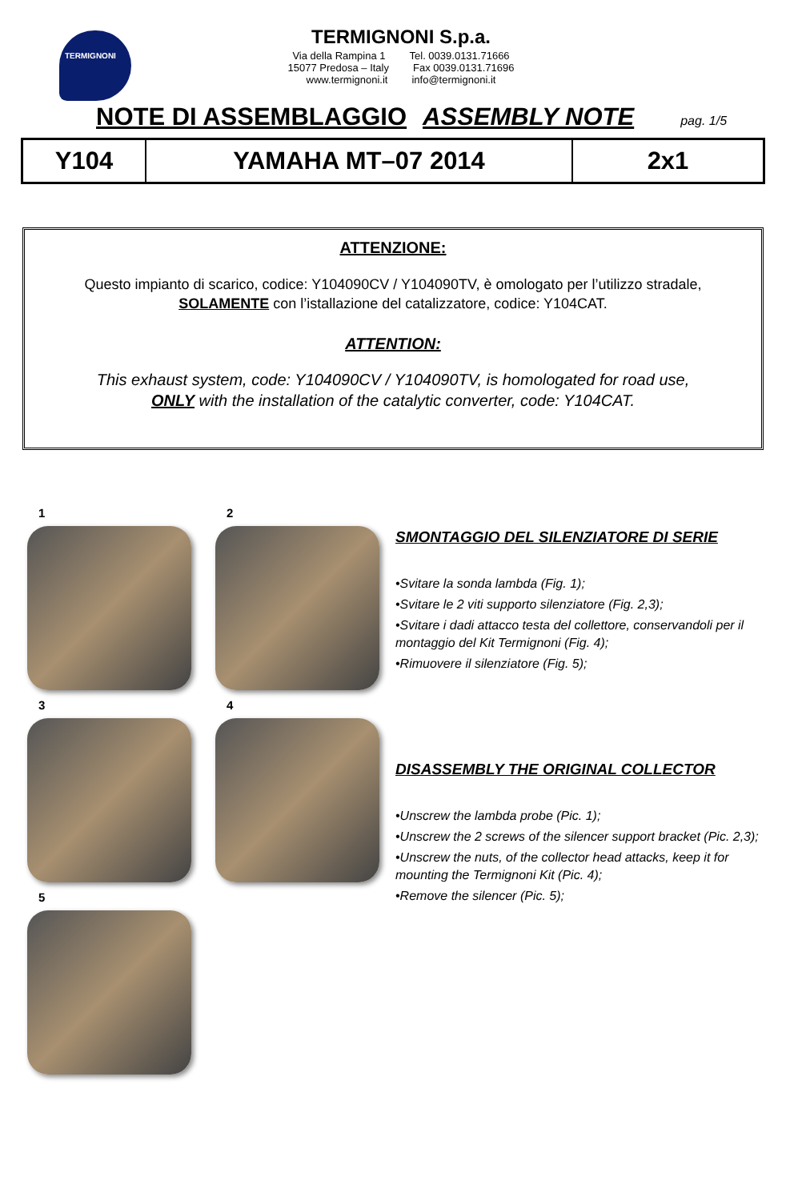TERMIGNONI
TERMIGNONI S.p.a.
Via della Rampina 1 Tel. 0039.0131.71666
15077 Predosa – Italy Fax 0039.0131.71696
www.termignoni.it info@termignoni.it
NOTE DI ASSEMBLAGGIO ASSEMBLY NOTE pag. 1/5
| Y104 | YAMAHA MT–07 2014 | 2x1 |
ATTENZIONE:
Questo impianto di scarico, codice: Y104090CV / Y104090TV, è omologato per l’utilizzo stradale,
SOLAMENTE con l’istallazione del catalizzatore, codice: Y104CAT.
ATTENTION:
This exhaust system, code: Y104090CV / Y104090TV, is homologated for road use,
ONLY with the installation of the catalytic converter, code: Y104CAT.
1
2
3
4
5
SMONTAGGIO DEL SILENZIATORE DI SERIE
•Svitare la sonda lambda (Fig. 1);
•Svitare le 2 viti supporto silenziatore (Fig. 2,3);
•Svitare i dadi attacco testa del collettore, conservandoli per il montaggio del Kit Termignoni (Fig. 4);
•Rimuovere il silenziatore (Fig. 5);
DISASSEMBLY THE ORIGINAL COLLECTOR
•Unscrew the lambda probe (Pic. 1);
•Unscrew the 2 screws of the silencer support bracket (Pic. 2,3);
•Unscrew the nuts, of the collector head attacks, keep it for mounting the Termignoni Kit (Pic. 4);
•Remove the silencer (Pic. 5);